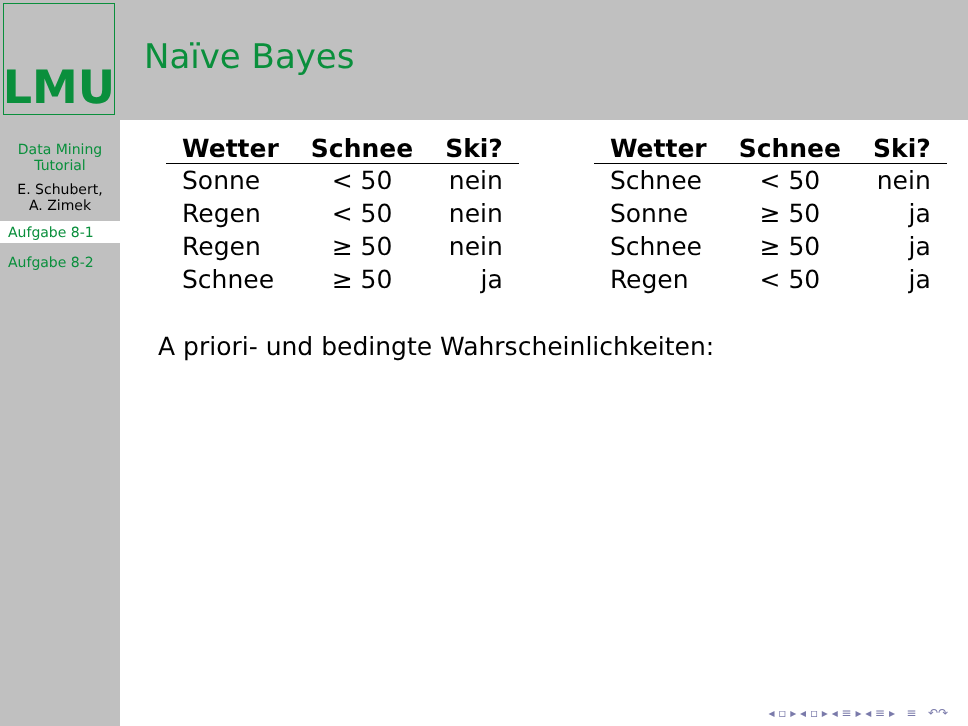LMU
Data Mining
Tutorial
E. Schubert,
A. Zimek
Aufgabe 8-1
Aufgabe 8-2
Naïve Bayes
| Wetter | Schnee | Ski? |
| --- | --- | --- |
| Sonne | < 50 | nein |
| Regen | < 50 | nein |
| Regen | ≥ 50 | nein |
| Schnee | ≥ 50 | ja |
| Wetter | Schnee | Ski? |
| --- | --- | --- |
| Schnee | < 50 | nein |
| Sonne | ≥ 50 | ja |
| Schnee | ≥ 50 | ja |
| Regen | < 50 | ja |
A priori- und bedingte Wahrscheinlichkeiten:
◂ ▫ ▸ ◂ ▫ ▸ ◂ ≡ ▸ ◂ ≡ ▸ ≡ ↶↷